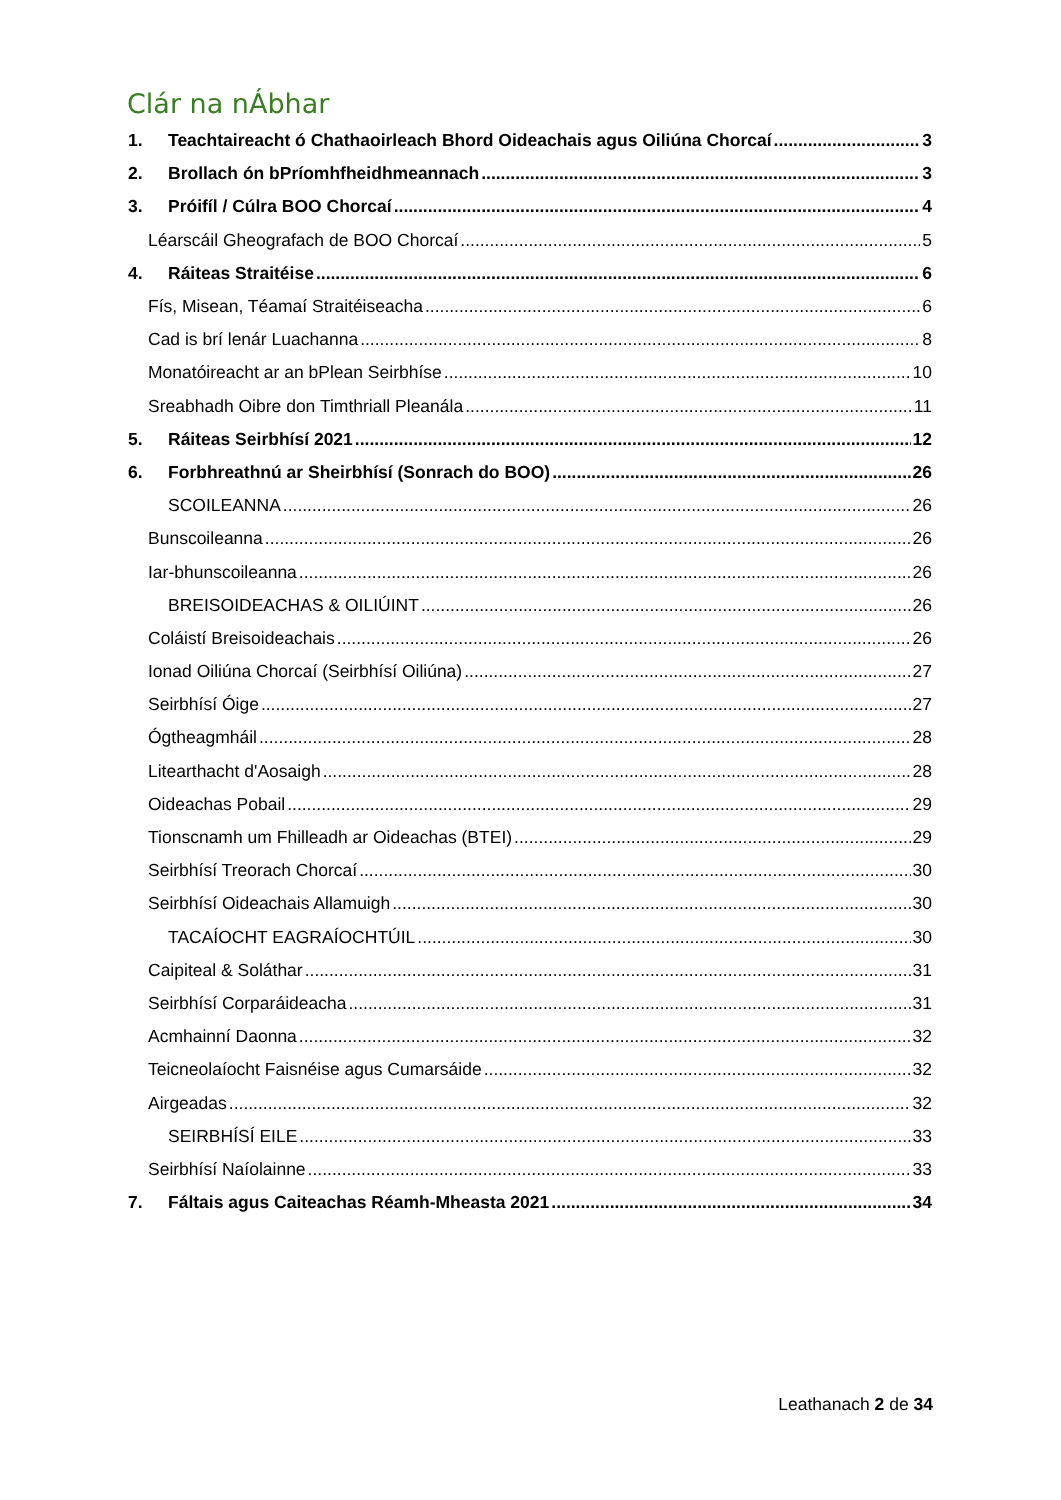Clár na nÁbhar
1. Teachtaireacht ó Chathaoirleach Bhord Oideachais agus Oiliúna Chorcaí 3
2. Brollach ón bPríomhfheidhmeannach 3
3. Próifíl / Cúlra BOO Chorcaí 4
Léarscáil Gheografach de BOO Chorcaí 5
4. Ráiteas Straitéise 6
Fís, Misean, Téamaí Straitéiseacha 6
Cad is brí lenár Luachanna 8
Monatóireacht ar an bPlean Seirbhíse 10
Sreabhadh Oibre don Timthriall Pleanála 11
5. Ráiteas Seirbhísí 2021 12
6. Forbhreathnú ar Sheirbhísí (Sonrach do BOO) 26
SCOILEANNA 26
Bunscoileanna 26
Iar-bhunscoileanna 26
BREISOIDEACHAS & OILIÚINT 26
Coláistí Breisoideachais 26
Ionad Oiliúna Chorcaí (Seirbhísí Oiliúna) 27
Seirbhísí Óige 27
Ógtheagmháil 28
Litearthacht d'Aosaigh 28
Oideachas Pobail 29
Tionscnamh um Fhilleadh ar Oideachas (BTEI) 29
Seirbhísí Treorach Chorcaí 30
Seirbhísí Oideachais Allamuigh 30
TACAÍOCHT EAGRAÍOCHTÚIL 30
Caipiteal & Soláthar 31
Seirbhísí Corparáideacha 31
Acmhainní Daonna 32
Teicneolaíocht Faisnéise agus Cumarsáide 32
Airgeadas 32
SEIRBHÍSÍ EILE 33
Seirbhísí Naíolainne 33
7. Fáltais agus Caiteachas Réamh-Mheasta 2021 34
Leathanach 2 de 34